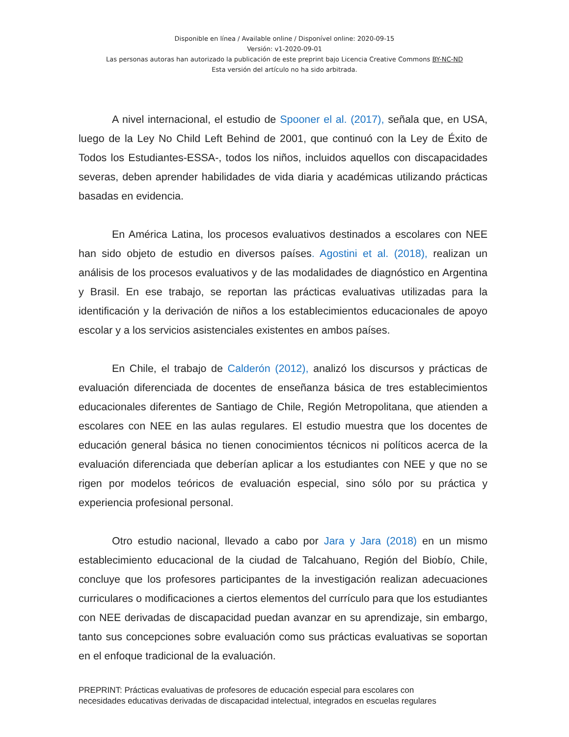Disponible en línea / Available online / Disponível online: 2020-09-15
Versión: v1-2020-09-01
Las personas autoras han autorizado la publicación de este preprint bajo Licencia Creative Commons BY-NC-ND
Esta versión del artículo no ha sido arbitrada.
A nivel internacional, el estudio de Spooner el al. (2017), señala que, en USA, luego de la Ley No Child Left Behind de 2001, que continuó con la Ley de Éxito de Todos los Estudiantes-ESSA-, todos los niños, incluidos aquellos con discapacidades severas, deben aprender habilidades de vida diaria y académicas utilizando prácticas basadas en evidencia.
En América Latina, los procesos evaluativos destinados a escolares con NEE han sido objeto de estudio en diversos países. Agostini et al. (2018), realizan un análisis de los procesos evaluativos y de las modalidades de diagnóstico en Argentina y Brasil. En ese trabajo, se reportan las prácticas evaluativas utilizadas para la identificación y la derivación de niños a los establecimientos educacionales de apoyo escolar y a los servicios asistenciales existentes en ambos países.
En Chile, el trabajo de Calderón (2012), analizó los discursos y prácticas de evaluación diferenciada de docentes de enseñanza básica de tres establecimientos educacionales diferentes de Santiago de Chile, Región Metropolitana, que atienden a escolares con NEE en las aulas regulares. El estudio muestra que los docentes de educación general básica no tienen conocimientos técnicos ni políticos acerca de la evaluación diferenciada que deberían aplicar a los estudiantes con NEE y que no se rigen por modelos teóricos de evaluación especial, sino sólo por su práctica y experiencia profesional personal.
Otro estudio nacional, llevado a cabo por Jara y Jara (2018) en un mismo establecimiento educacional de la ciudad de Talcahuano, Región del Biobío, Chile, concluye que los profesores participantes de la investigación realizan adecuaciones curriculares o modificaciones a ciertos elementos del currículo para que los estudiantes con NEE derivadas de discapacidad puedan avanzar en su aprendizaje, sin embargo, tanto sus concepciones sobre evaluación como sus prácticas evaluativas se soportan en el enfoque tradicional de la evaluación.
PREPRINT: Prácticas evaluativas de profesores de educación especial para escolares con
necesidades educativas derivadas de discapacidad intelectual, integrados en escuelas regulares